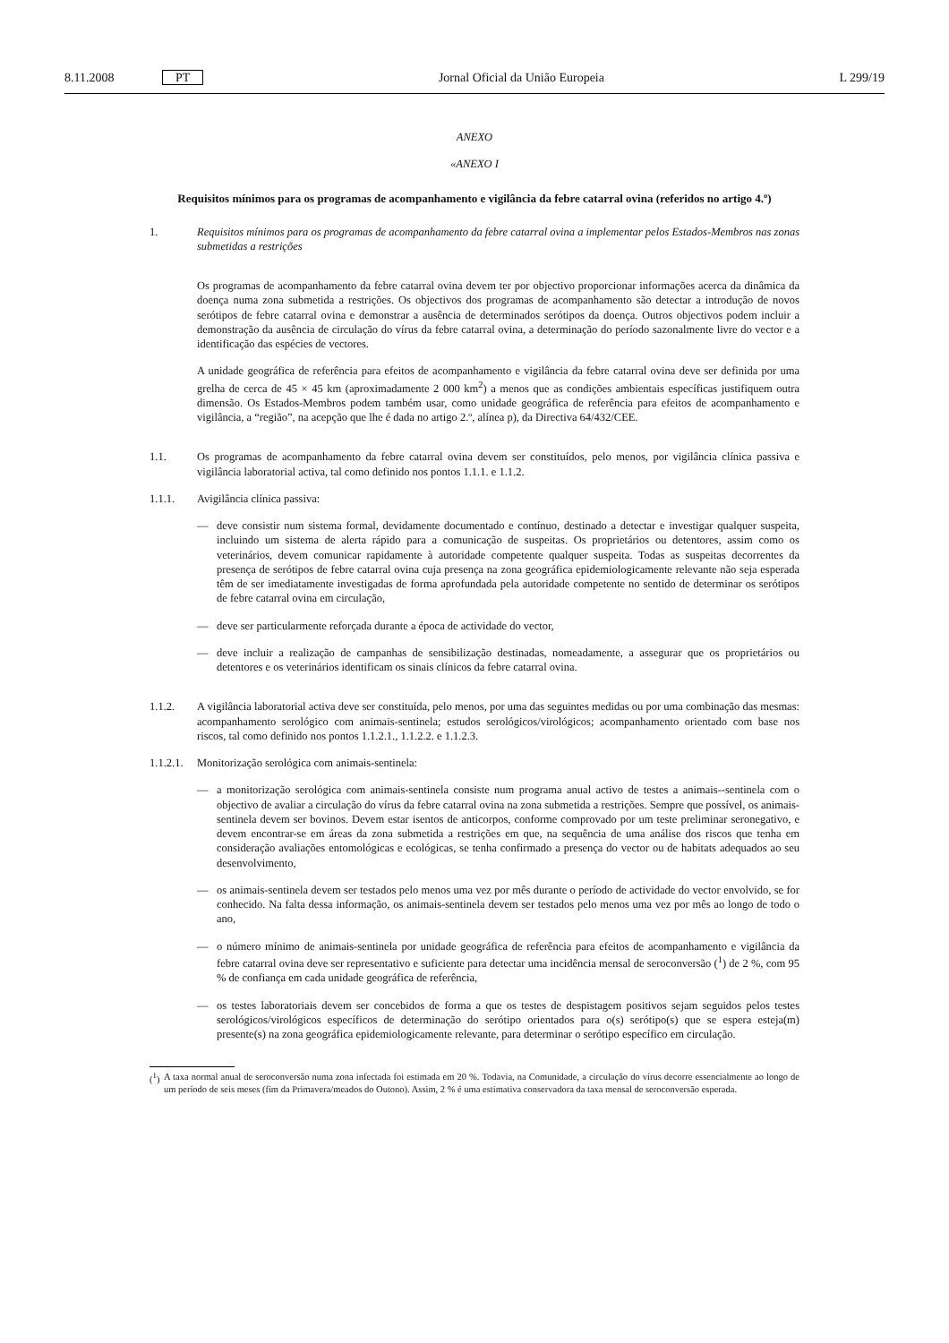8.11.2008 PT Jornal Oficial da União Europeia L 299/19
ANEXO
«ANEXO I
Requisitos mínimos para os programas de acompanhamento e vigilância da febre catarral ovina (referidos no artigo 4.º)
1. Requisitos mínimos para os programas de acompanhamento da febre catarral ovina a implementar pelos Estados-Membros nas zonas submetidas a restrições
Os programas de acompanhamento da febre catarral ovina devem ter por objectivo proporcionar informações acerca da dinâmica da doença numa zona submetida a restrições. Os objectivos dos programas de acompanhamento são detectar a introdução de novos serótipos de febre catarral ovina e demonstrar a ausência de determinados serótipos da doença. Outros objectivos podem incluir a demonstração da ausência de circulação do vírus da febre catarral ovina, a determinação do período sazonalmente livre do vector e a identificação das espécies de vectores.
A unidade geográfica de referência para efeitos de acompanhamento e vigilância da febre catarral ovina deve ser definida por uma grelha de cerca de 45 × 45 km (aproximadamente 2 000 km<sup>2</sup>) a menos que as condições ambientais específicas justifiquem outra dimensão. Os Estados-Membros podem também usar, como unidade geográfica de referência para efeitos de acompanhamento e vigilância, a “região”, na acepção que lhe é dada no artigo 2.º, alínea p), da Directiva 64/432/CEE.
1.1. Os programas de acompanhamento da febre catarral ovina devem ser constituídos, pelo menos, por vigilância clínica passiva e vigilância laboratorial activa, tal como definido nos pontos 1.1.1. e 1.1.2.
1.1.1. Avigilância clínica passiva:
— deve consistir num sistema formal, devidamente documentado e contínuo, destinado a detectar e investigar qualquer suspeita, incluindo um sistema de alerta rápido para a comunicação de suspeitas. Os proprietários ou detentores, assim como os veterinários, devem comunicar rapidamente à autoridade competente qualquer suspeita. Todas as suspeitas decorrentes da presença de serótipos de febre catarral ovina cuja presença na zona geográfica epidemiologicamente relevante não seja esperada têm de ser imediatamente investigadas de forma aprofundada pela autoridade competente no sentido de determinar os serótipos de febre catarral ovina em circulação,
— deve ser particularmente reforçada durante a época de actividade do vector,
— deve incluir a realização de campanhas de sensibilização destinadas, nomeadamente, a assegurar que os proprietários ou detentores e os veterinários identificam os sinais clínicos da febre catarral ovina.
1.1.2. A vigilância laboratorial activa deve ser constituída, pelo menos, por uma das seguintes medidas ou por uma combinação das mesmas: acompanhamento serológico com animais-sentinela; estudos serológicos/virológicos; acompanhamento orientado com base nos riscos, tal como definido nos pontos 1.1.2.1., 1.1.2.2. e 1.1.2.3.
1.1.2.1.
Monitorização serológica com animais-sentinela:
— a monitorização serológica com animais-sentinela consiste num programa anual activo de testes a animais--sentinela com o objectivo de avaliar a circulação do vírus da febre catarral ovina na zona submetida a restrições. Sempre que possível, os animais-sentinela devem ser bovinos. Devem estar isentos de anticorpos, conforme comprovado por um teste preliminar seronegativo, e devem encontrar-se em áreas da zona submetida a restrições em que, na sequência de uma análise dos riscos que tenha em consideração avaliações entomológicas e ecológicas, se tenha confirmado a presença do vector ou de habitats adequados ao seu desenvolvimento,
— os animais-sentinela devem ser testados pelo menos uma vez por mês durante o período de actividade do vector envolvido, se for conhecido. Na falta dessa informação, os animais-sentinela devem ser testados pelo menos uma vez por mês ao longo de todo o ano,
— o número mínimo de animais-sentinela por unidade geográfica de referência para efeitos de acompanhamento e vigilância da febre catarral ovina deve ser representativo e suficiente para detectar uma incidência mensal de seroconversão (<sup>1</sup>) de 2 %, com 95 % de confiança em cada unidade geográfica de referência,
— os testes laboratoriais devem ser concebidos de forma a que os testes de despistagem positivos sejam seguidos pelos testes serológicos/virológicos específicos de determinação do serótipo orientados para o(s) serótipo(s) que se espera esteja(m) presente(s) na zona geográfica epidemiologicamente relevante, para determinar o serótipo específico em circulação.
(<sup>1</sup>) A taxa normal anual de seroconversão numa zona infectada foi estimada em 20 %. Todavia, na Comunidade, a circulação do vírus decorre essencialmente ao longo de um período de seis meses (fim da Primavera/meados do Outono). Assim, 2 % é uma estimativa conservadora da taxa mensal de seroconversão esperada.